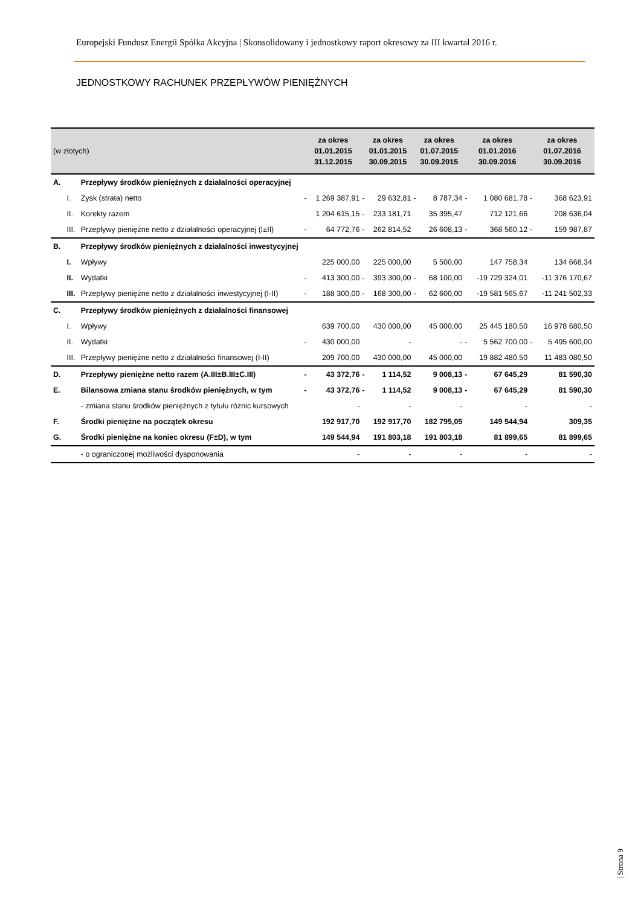Europejski Fundusz Energii Spółka Akcyjna | Skonsolidowany i jednostkowy raport okresowy za III kwartał 2016 r.
JEDNOSTKOWY RACHUNEK PRZEPŁYWÓW PIENIĘŻNYCH
| (w złotych) | | | za okres 01.01.2015 31.12.2015 | | za okres 01.01.2015 30.09.2015 | | za okres 01.07.2015 30.09.2015 | | za okres 01.01.2016 30.09.2016 | | za okres 01.07.2016 30.09.2016 | |
| --- | --- | --- | --- | --- | --- | --- | --- | --- | --- | --- | --- | --- |
| A. | | Przepływy środków pieniężnych z działalności operacyjnej | | | | | | | | | | |
| | I. | Zysk (strata) netto | - | 1 269 387,91 | - | 29 632,81 | - | 8 787,34 | - | 1 080 681,78 | - | 368 623,91 |
| | II. | Korekty razem | | 1 204 615,15 | - | 233 181,71 | | 35 395,47 | | 712 121,66 | | 208 636,04 |
| | III. | Przepływy pieniężne netto z działalności operacyjnej (I±II) | - | 64 772,76 | - | 262 814,52 | | 26 608,13 | - | 368 560,12 | - | 159 987,87 |
| B. | | Przepływy środków pieniężnych z działalności inwestycyjnej | | | | | | | | | | |
| | I. | Wpływy | | 225 000,00 | | 225 000,00 | | 5 500,00 | | 147 758,34 | | 134 668,34 |
| | II. | Wydatki | - | 413 300,00 | - | 393 300,00 | - | 68 100,00 | | -19 729 324,01 | | -11 376 170,67 |
| | III. | Przepływy pieniężne netto z działalności inwestycyjnej (I-II) | - | 188 300,00 | - | 168 300,00 | - | 62 600,00 | | -19 581 565,67 | | -11 241 502,33 |
| C. | | Przepływy środków pieniężnych z działalności finansowej | | | | | | | | | | |
| | I. | Wpływy | | 639 700,00 | | 430 000,00 | | 45 000,00 | | 25 445 180,50 | | 16 978 680,50 |
| | II. | Wydatki | - | 430 000,00 | | - | | - | - | 5 562 700,00 | - | 5 495 600,00 |
| | III. | Przepływy pieniężne netto z działalności finansowej (I-II) | | 209 700,00 | | 430 000,00 | | 45 000,00 | | 19 882 480,50 | | 11 483 080,50 |
| D. | | Przepływy pieniężne netto razem (A.III±B.III±C.III) | - | 43 372,76 | - | 1 114,52 | | 9 008,13 | - | 67 645,29 | | 81 590,30 |
| E. | | Bilansowa zmiana stanu środków pieniężnych, w tym | - | 43 372,76 | - | 1 114,52 | | 9 008,13 | - | 67 645,29 | | 81 590,30 |
| | | - zmiana stanu środków pieniężnych z tytułu różnic kursowych | | - | | - | | - | | - | | - |
| F. | | Środki pieniężne na początek okresu | | 192 917,70 | | 192 917,70 | | 182 795,05 | | 149 544,94 | | 309,35 |
| G. | | Środki pieniężne na koniec okresu (F±D), w tym | | 149 544,94 | | 191 803,18 | | 191 803,18 | | 81 899,65 | | 81 899,65 |
| | | - o ograniczonej możliwości dysponowania | | - | | - | | - | | - | | - |
| Strona 9